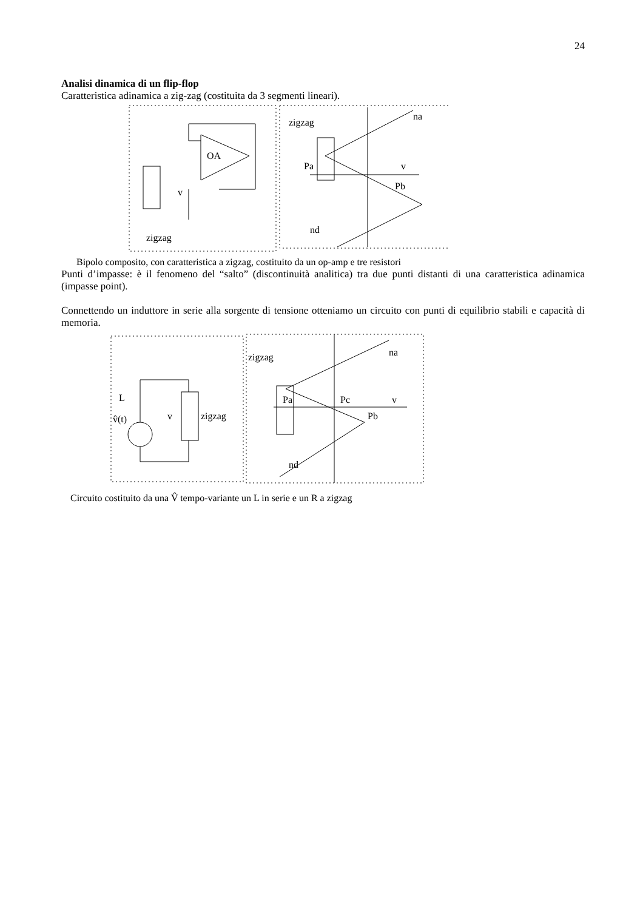24
Analisi dinamica di un flip-flop
Caratteristica adinamica a zig-zag (costituita da 3 segmenti lineari).
OA
v
zigzag
zigzag
na
nd
Pa
Pb
v
Bipolo composito, con caratteristica a zigzag, costituito da un op-amp e tre resistori
Punti d’impasse: è il fenomeno del “salto” (discontinuità analitica) tra due punti distanti di una caratteristica adinamica (impasse point).
Connettendo un induttore in serie alla sorgente di tensione otteniamo un circuito con punti di equilibrio stabili e capacità di memoria.
L
v̂(t)
v
zigzag
zigzag
na
nd
Pa
Pc
Pb
v
Circuito costituito da una V̂ tempo-variante un L in serie e un R a zigzag